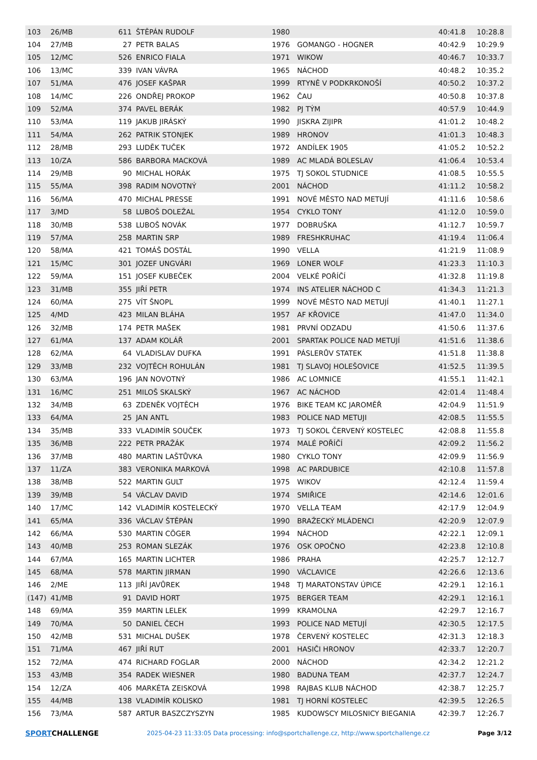| 103 | 26/MB | 611 | ŠTĚPÁN RUDOLF | 1980 | | 40:41.8 | 10:28.8 |
| 104 | 27/MB | 27 | PETR BALAS | 1976 | GOMANGO - HOGNER | 40:42.9 | 10:29.9 |
| 105 | 12/MC | 526 | ENRICO FIALA | 1971 | WIKOW | 40:46.7 | 10:33.7 |
| 106 | 13/MC | 339 | IVAN VÁVRA | 1965 | NÁCHOD | 40:48.2 | 10:35.2 |
| 107 | 51/MA | 476 | JOSEF KAŠPAR | 1999 | RTYNĚ V PODKRKONOŠÍ | 40:50.2 | 10:37.2 |
| 108 | 14/MC | 226 | ONDŘEJ PROKOP | 1962 | ČAU | 40:50.8 | 10:37.8 |
| 109 | 52/MA | 374 | PAVEL BERÁK | 1982 | PJ TÝM | 40:57.9 | 10:44.9 |
| 110 | 53/MA | 119 | JAKUB JIRÁSKÝ | 1990 | JISKRA ZIJIPR | 41:01.2 | 10:48.2 |
| 111 | 54/MA | 262 | PATRIK STONJEK | 1989 | HRONOV | 41:01.3 | 10:48.3 |
| 112 | 28/MB | 293 | LUDĚK TUČEK | 1972 | ANDÍLEK 1905 | 41:05.2 | 10:52.2 |
| 113 | 10/ZA | 586 | BARBORA MACKOVÁ | 1989 | AC MLADÁ BOLESLAV | 41:06.4 | 10:53.4 |
| 114 | 29/MB | 90 | MICHAL HORÁK | 1975 | TJ SOKOL STUDNICE | 41:08.5 | 10:55.5 |
| 115 | 55/MA | 398 | RADIM NOVOTNÝ | 2001 | NÁCHOD | 41:11.2 | 10:58.2 |
| 116 | 56/MA | 470 | MICHAL PRESSE | 1991 | NOVÉ MĚSTO NAD METUJÍ | 41:11.6 | 10:58.6 |
| 117 | 3/MD | 58 | LUBOŠ DOLEŽAL | 1954 | CYKLO TONY | 41:12.0 | 10:59.0 |
| 118 | 30/MB | 538 | LUBOŠ NOVÁK | 1977 | DOBRUŠKA | 41:12.7 | 10:59.7 |
| 119 | 57/MA | 258 | MARTIN SRP | 1989 | FRESHKRUHAC | 41:19.4 | 11:06.4 |
| 120 | 58/MA | 421 | TOMÁŠ DOSTÁL | 1990 | VELLA | 41:21.9 | 11:08.9 |
| 121 | 15/MC | 301 | JOZEF UNGVÁRI | 1969 | LONER WOLF | 41:23.3 | 11:10.3 |
| 122 | 59/MA | 151 | JOSEF KUBEČEK | 2004 | VELKÉ POŘÍČÍ | 41:32.8 | 11:19.8 |
| 123 | 31/MB | 355 | JIŘÍ PETR | 1974 | INS ATELIER NÁCHOD C | 41:34.3 | 11:21.3 |
| 124 | 60/MA | 275 | VÍT ŠNOPL | 1999 | NOVÉ MĚSTO NAD METUJÍ | 41:40.1 | 11:27.1 |
| 125 | 4/MD | 423 | MILAN BLÁHA | 1957 | AF KŘOVICE | 41:47.0 | 11:34.0 |
| 126 | 32/MB | 174 | PETR MAŠEK | 1981 | PRVNÍ ODZADU | 41:50.6 | 11:37.6 |
| 127 | 61/MA | 137 | ADAM KOLÁŘ | 2001 | SPARTAK POLICE NAD METUJÍ | 41:51.6 | 11:38.6 |
| 128 | 62/MA | 64 | VLADISLAV DUFKA | 1991 | PÁSLERŮV STATEK | 41:51.8 | 11:38.8 |
| 129 | 33/MB | 232 | VOJTĚCH ROHULÁN | 1981 | TJ SLAVOJ HOLEŠOVICE | 41:52.5 | 11:39.5 |
| 130 | 63/MA | 196 | JAN NOVOTNÝ | 1986 | AC LOMNICE | 41:55.1 | 11:42.1 |
| 131 | 16/MC | 251 | MILOŠ SKALSKÝ | 1967 | AC NÁCHOD | 42:01.4 | 11:48.4 |
| 132 | 34/MB | 63 | ZDENĚK VOJTĚCH | 1976 | BIKE TEAM KC JAROMĚŘ | 42:04.9 | 11:51.9 |
| 133 | 64/MA | 25 | JAN ANTL | 1983 | POLICE NAD METUJI | 42:08.5 | 11:55.5 |
| 134 | 35/MB | 333 | VLADIMÍR SOUČEK | 1973 | TJ SOKOL ČERVENÝ KOSTELEC | 42:08.8 | 11:55.8 |
| 135 | 36/MB | 222 | PETR PRAŽÁK | 1974 | MALÉ POŘÍČÍ | 42:09.2 | 11:56.2 |
| 136 | 37/MB | 480 | MARTIN LAŠTŮVKA | 1980 | CYKLO TONY | 42:09.9 | 11:56.9 |
| 137 | 11/ZA | 383 | VERONIKA MARKOVÁ | 1998 | AC PARDUBICE | 42:10.8 | 11:57.8 |
| 138 | 38/MB | 522 | MARTIN GULT | 1975 | WIKOV | 42:12.4 | 11:59.4 |
| 139 | 39/MB | 54 | VÁCLAV DAVID | 1974 | SMIŘICE | 42:14.6 | 12:01.6 |
| 140 | 17/MC | 142 | VLADIMÍR KOSTELECKÝ | 1970 | VELLA TEAM | 42:17.9 | 12:04.9 |
| 141 | 65/MA | 336 | VÁCLAV ŠTĚPÁN | 1990 | BRAŽECKÝ MLÁDENCI | 42:20.9 | 12:07.9 |
| 142 | 66/MA | 530 | MARTIN CÖGER | 1994 | NÁCHOD | 42:22.1 | 12:09.1 |
| 143 | 40/MB | 253 | ROMAN SLEZÁK | 1976 | OSK OPOČNO | 42:23.8 | 12:10.8 |
| 144 | 67/MA | 165 | MARTIN LICHTER | 1986 | PRAHA | 42:25.7 | 12:12.7 |
| 145 | 68/MA | 578 | MARTIN JIRMAN | 1990 | VÁCLAVICE | 42:26.6 | 12:13.6 |
| 146 | 2/ME | 113 | JIŘÍ JAVŮREK | 1948 | TJ MARATONSTAV ÚPICE | 42:29.1 | 12:16.1 |
| (147) | 41/MB | 91 | DAVID HORT | 1975 | BERGER TEAM | 42:29.1 | 12:16.1 |
| 148 | 69/MA | 359 | MARTIN LELEK | 1999 | KRAMOLNA | 42:29.7 | 12:16.7 |
| 149 | 70/MA | 50 | DANIEL ČECH | 1993 | POLICE NAD METUJÍ | 42:30.5 | 12:17.5 |
| 150 | 42/MB | 531 | MICHAL DUŠEK | 1978 | ČERVENÝ KOSTELEC | 42:31.3 | 12:18.3 |
| 151 | 71/MA | 467 | JIŘÍ RUT | 2001 | HASIČI HRONOV | 42:33.7 | 12:20.7 |
| 152 | 72/MA | 474 | RICHARD FOGLAR | 2000 | NÁCHOD | 42:34.2 | 12:21.2 |
| 153 | 43/MB | 354 | RADEK WIESNER | 1980 | BADUNA TEAM | 42:37.7 | 12:24.7 |
| 154 | 12/ZA | 406 | MARKÉTA ZEISKOVÁ | 1998 | RAJBAS KLUB NÁCHOD | 42:38.7 | 12:25.7 |
| 155 | 44/MB | 138 | VLADIMÍR KOLISKO | 1981 | TJ HORNÍ KOSTELEC | 42:39.5 | 12:26.5 |
| 156 | 73/MA | 587 | ARTUR BASZCZYSZYN | 1985 | KUDOWSCY MILOSNICY BIEGANIA | 42:39.7 | 12:26.7 |
SPORTCHALLENGE
2025-04-23 11:33:05 Data processing: info@sportchallenge.cz, http://www.sportchallenge.cz
Page 3/12